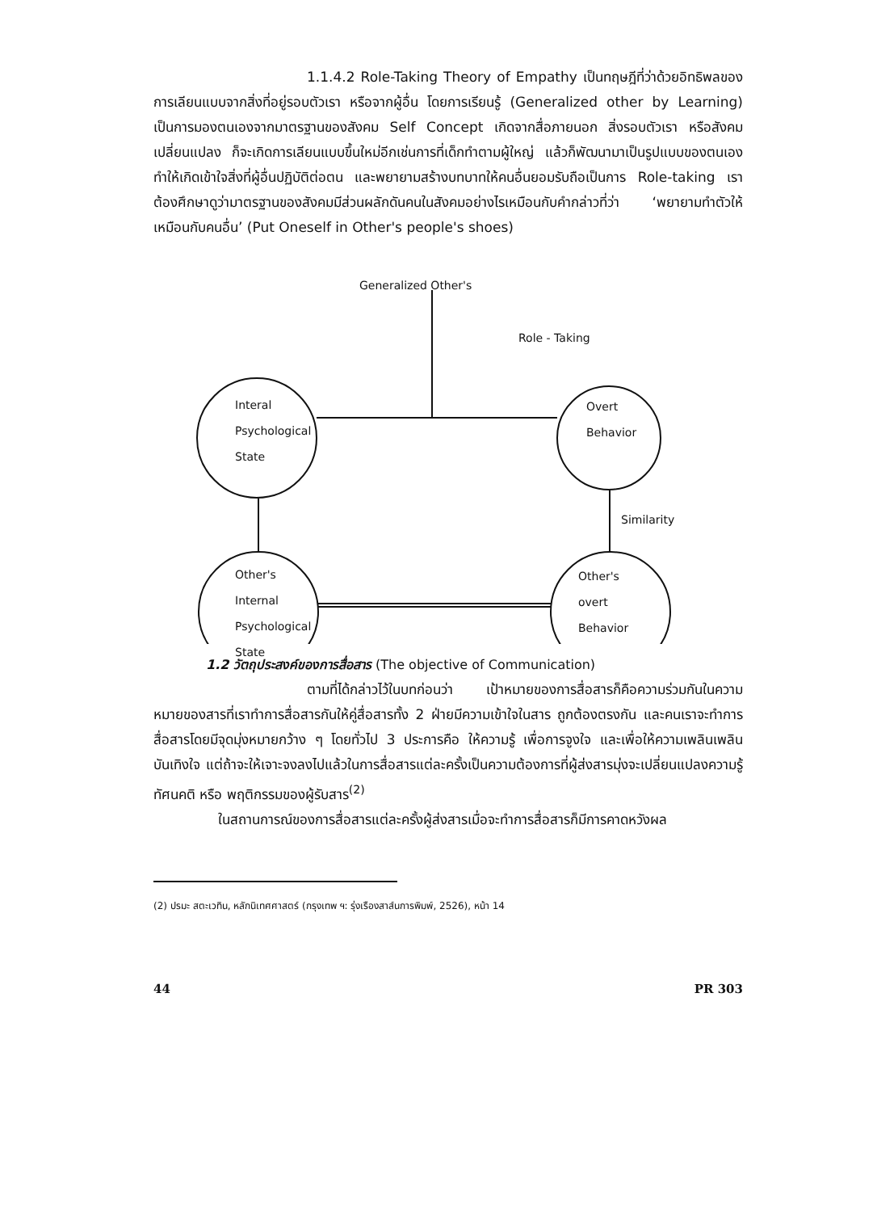1.1.4.2 Role-Taking Theory of Empathy เป็นทฤษฎีที่ว่าด้วยอิทธิพลของการเลียนแบบจากสิ่งที่อยู่รอบตัวเรา หรือจากผู้อื่น โดยการเรียนรู้ (Generalized other by Learning) เป็นการมองตนเองจากมาตรฐานของสังคม Self Concept เกิดจากสื่อภายนอก สิ่งรอบตัวเรา หรือสังคมเปลี่ยนแปลง ก็จะเกิดการเลียนแบบขึ้นใหม่อีกเช่นการที่เด็กทำตามผู้ใหญ่ แล้วก็พัฒนามาเป็นรูปแบบของตนเองทำให้เกิดเข้าใจสิ่งที่ผู้อื่นปฏิบัติต่อตน และพยายามสร้างบทบาทให้คนอื่นยอมรับถือเป็นการ Role-taking เราต้องศึกษาดูว่ามาตรฐานของสังคมมีส่วนผลักดันคนในสังคมอย่างไรเหมือนกับคำกล่าวที่ว่า ‘พยายามทำตัวให้เหมือนกับคนอื่น’ (Put Oneself in Other's people's shoes)
Generalized Other's
Role - Taking
Interal
Psychological
State
Overt
Behavior
Similarity
Other's
Internal
Psychological
State
Other's
overt
Behavior
1.2 วัตถุประสงค์ของการสื่อสาร (The objective of Communication)
ตามที่ได้กล่าวไว้ในบทก่อนว่า เป้าหมายของการสื่อสารก็คือความร่วมกันในความหมายของสารที่เราทำการสื่อสารกันให้คู่สื่อสารทั้ง 2 ฝ่ายมีความเข้าใจในสาร ถูกต้องตรงกัน และคนเราจะทำการสื่อสารโดยมีจุดมุ่งหมายกว้าง ๆ โดยทั่วไป 3 ประการคือ ให้ความรู้ เพื่อการจูงใจ และเพื่อให้ความเพลินเพลินบันเทิงใจ แต่ถ้าจะให้เจาะจงลงไปแล้วในการสื่อสารแต่ละครั้งเป็นความต้องการที่ผู้ส่งสารมุ่งจะเปลี่ยนแปลงความรู้ ทัศนคติ หรือ พฤติกรรมของผู้รับสาร<sup>(2)</sup>
ในสถานการณ์ของการสื่อสารแต่ละครั้งผู้ส่งสารเมื่อจะทำการสื่อสารก็มีการคาดหวังผล
(2) ปรมะ สตะเวทิน, หลักนิเทศศาสตร์ (กรุงเทพ ฯ: รุ่งเรืองสาส์นการพิมพ์, 2526), หน้า 14
44 PR 303